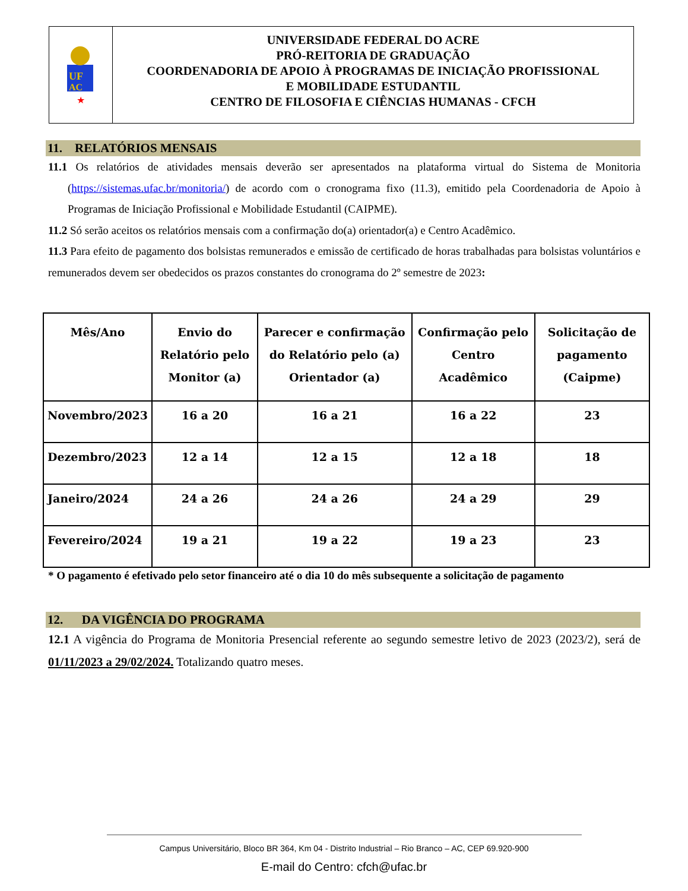UF
AC
★
UNIVERSIDADE FEDERAL DO ACRE
PRÓ-REITORIA DE GRADUAÇÃO
COORDENADORIA DE APOIO À PROGRAMAS DE INICIAÇÃO PROFISSIONAL
E MOBILIDADE ESTUDANTIL
CENTRO DE FILOSOFIA E CIÊNCIAS HUMANAS - CFCH
11. RELATÓRIOS MENSAIS
11.1 Os relatórios de atividades mensais deverão ser apresentados na plataforma virtual do Sistema de Monitoria (https://sistemas.ufac.br/monitoria/) de acordo com o cronograma fixo (11.3), emitido pela Coordenadoria de Apoio à Programas de Iniciação Profissional e Mobilidade Estudantil (CAIPME).
11.2 Só serão aceitos os relatórios mensais com a confirmação do(a) orientador(a) e Centro Acadêmico.
11.3 Para efeito de pagamento dos bolsistas remunerados e emissão de certificado de horas trabalhadas para bolsistas voluntários e remunerados devem ser obedecidos os prazos constantes do cronograma do 2º semestre de 2023:
| Mês/Ano | Envio do Relatório pelo Monitor (a) | Parecer e confirmação do Relatório pelo (a) Orientador (a) | Confirmação pelo Centro Acadêmico | Solicitação de pagamento (Caipme) |
| --- | --- | --- | --- | --- |
| Novembro/2023 | 16 a 20 | 16 a 21 | 16 a 22 | 23 |
| Dezembro/2023 | 12 a 14 | 12 a 15 | 12 a 18 | 18 |
| Janeiro/2024 | 24 a 26 | 24 a 26 | 24 a 29 | 29 |
| Fevereiro/2024 | 19 a 21 | 19 a 22 | 19 a 23 | 23 |
* O pagamento é efetivado pelo setor financeiro até o dia 10 do mês subsequente a solicitação de pagamento
12. DA VIGÊNCIA DO PROGRAMA
12.1 A vigência do Programa de Monitoria Presencial referente ao segundo semestre letivo de 2023 (2023/2), será de 01/11/2023 a 29/02/2024. Totalizando quatro meses.
Campus Universitário, Bloco BR 364, Km 04 - Distrito Industrial – Rio Branco – AC, CEP 69.920-900
E-mail do Centro: cfch@ufac.br